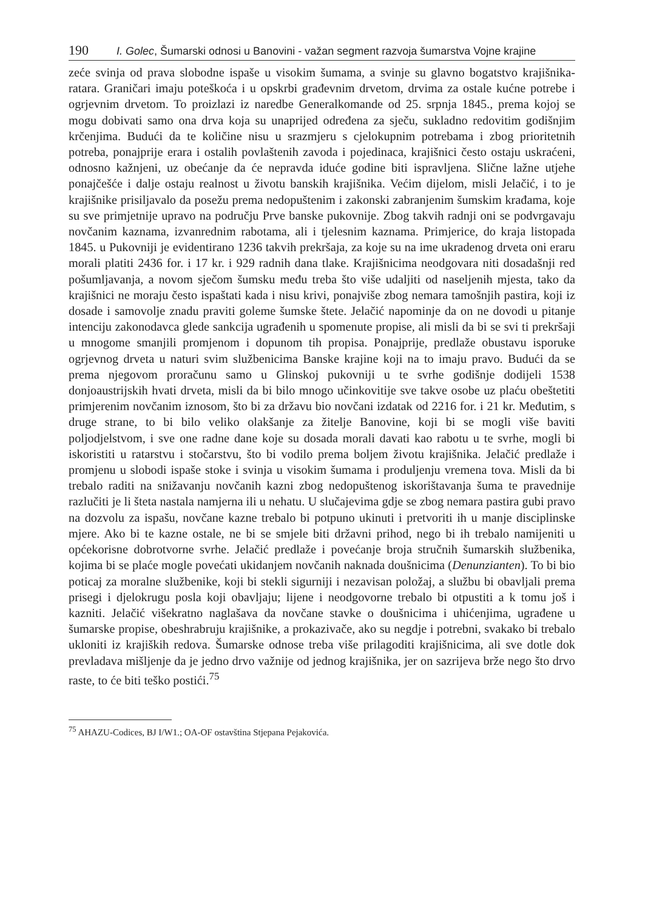190 I. Golec, Šumarski odnosi u Banovini - važan segment razvoja šumarstva Vojne krajine
zeće svinja od prava slobodne ispaše u visokim šumama, a svinje su glavno bogatstvo krajišnika-ratara. Graničari imaju poteškoća i u opskrbi građevnim drvetom, drvima za ostale kućne potrebe i ogrjevnim drvetom. To proizlazi iz naredbe Generalkomande od 25. srpnja 1845., prema kojoj se mogu dobivati samo ona drva koja su unaprijed određena za sječu, sukladno redovitim godišnjim krčenjima. Budući da te količine nisu u srazmjeru s cjelokupnim potrebama i zbog prioritetnih potreba, ponajprije erara i ostalih povlaštenih zavoda i pojedinaca, krajišnici često ostaju uskraćeni, odnosno kažnjeni, uz obećanje da će nepravda iduće godine biti ispravljena. Slične lažne utjehe ponajčešće i dalje ostaju realnost u životu banskih krajišnika. Većim dijelom, misli Jelačić, i to je krajišnike prisiljavalo da posežu prema nedopuštenim i zakonski zabranjenim šumskim krađama, koje su sve primjetnije upravo na području Prve banske pukovnije. Zbog takvih radnji oni se podvrgavaju novčanim kaznama, izvanrednim rabotama, ali i tjelesnim kaznama. Primjerice, do kraja listopada 1845. u Pukovniji je evidentirano 1236 takvih prekršaja, za koje su na ime ukradenog drveta oni eraru morali platiti 2436 for. i 17 kr. i 929 radnih dana tlake. Krajišnicima neodgovara niti dosadašnji red pošumljavanja, a novom sječom šumsku među treba što više udaljiti od naseljenih mjesta, tako da krajišnici ne moraju često ispaštati kada i nisu krivi, ponajviše zbog nemara tamošnjih pastira, koji iz dosade i samovolje znadu praviti goleme šumske štete. Jelačić napominje da on ne dovodi u pitanje intenciju zakonodavca glede sankcija ugrađenih u spomenute propise, ali misli da bi se svi ti prekršaji u mnogome smanjili promjenom i dopunom tih propisa. Ponajprije, predlaže obustavu isporuke ogrjevnog drveta u naturi svim službenicima Banske krajine koji na to imaju pravo. Budući da se prema njegovom proračunu samo u Glinskoj pukovniji u te svrhe godišnje dodijeli 1538 donjoaustrijskih hvati drveta, misli da bi bilo mnogo učinkovitije sve takve osobe uz plaću obeštetiti primjerenim novčanim iznosom, što bi za državu bio novčani izdatak od 2216 for. i 21 kr. Međutim, s druge strane, to bi bilo veliko olakšanje za žitelje Banovine, koji bi se mogli više baviti poljodjelstvom, i sve one radne dane koje su dosada morali davati kao rabotu u te svrhe, mogli bi iskoristiti u ratarstvu i stočarstvu, što bi vodilo prema boljem životu krajišnika. Jelačić predlaže i promjenu u slobodi ispaše stoke i svinja u visokim šumama i produljenju vremena tova. Misli da bi trebalo raditi na snižavanju novčanih kazni zbog nedopuštenog iskorištavanja šuma te pravednije razlučiti je li šteta nastala namjerna ili u nehatu. U slučajevima gdje se zbog nemara pastira gubi pravo na dozvolu za ispašu, novčane kazne trebalo bi potpuno ukinuti i pretvoriti ih u manje disciplinske mjere. Ako bi te kazne ostale, ne bi se smjele biti državni prihod, nego bi ih trebalo namijeniti u općekorisne dobrotvorne svrhe. Jelačić predlaže i povećanje broja stručnih šumarskih službenika, kojima bi se plaće mogle povećati ukidanjem novčanih naknada doušnicima (Denunzianten). To bi bio poticaj za moralne službenike, koji bi stekli sigurniji i nezavisan položaj, a službu bi obavljali prema prisegi i djelokrugu posla koji obavljaju; lijene i neodgovorne trebalo bi otpustiti a k tomu još i kazniti. Jelačić višekratno naglašava da novčane stavke o doušnicima i uhićenjima, ugrađene u šumarske propise, obeshrabruju krajišnike, a prokazivače, ako su negdje i potrebni, svakako bi trebalo ukloniti iz krajiških redova. Šumarske odnose treba više prilagoditi krajišnicima, ali sve dotle dok prevladava mišljenje da je jedno drvo važnije od jednog krajišnika, jer on sazrijeva brže nego što drvo raste, to će biti teško postići.<sup>75</sup>
<sup>75</sup> AHAZU-Codices, BJ I/W1.; OA-OF ostavština Stjepana Pejakovića.